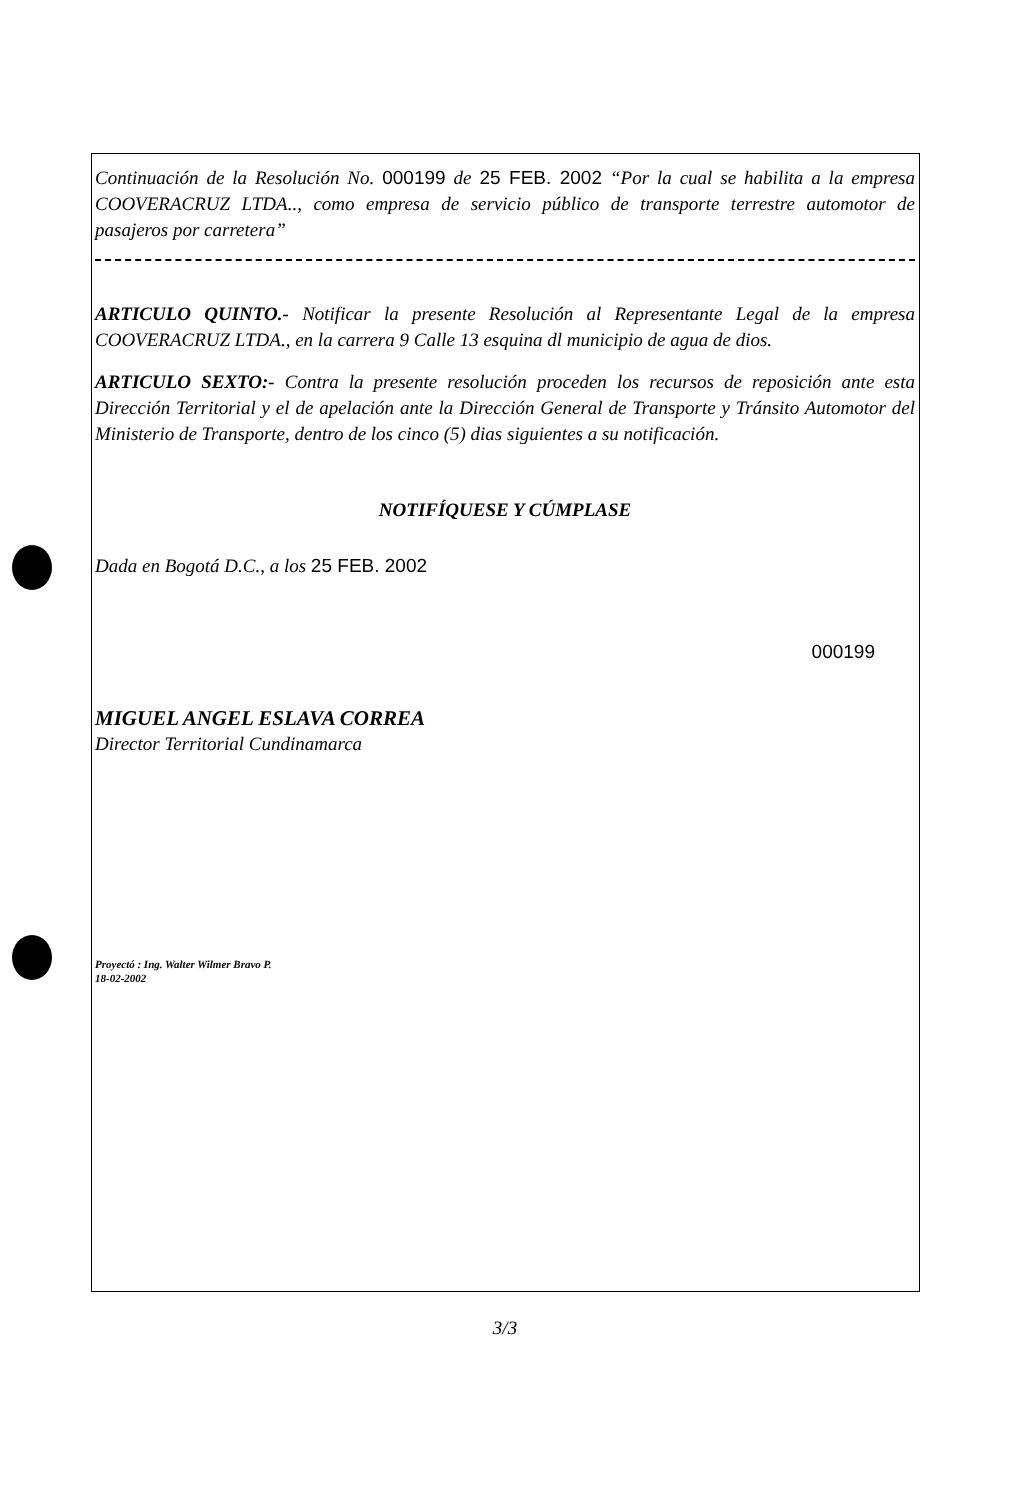Continuación de la Resolución No. 000199 de 25 FEB. 2002 “Por la cual se habilita a la empresa COOVERACRUZ LTDA.., como empresa de servicio público de transporte terrestre automotor de pasajeros por carretera”
ARTICULO QUINTO.- Notificar la presente Resolución al Representante Legal de la empresa COOVERACRUZ LTDA., en la carrera 9 Calle 13 esquina dl municipio de agua de dios.
ARTICULO SEXTO:- Contra la presente resolución proceden los recursos de reposición ante esta Dirección Territorial y el de apelación ante la Dirección General de Transporte y Tránsito Automotor del Ministerio de Transporte, dentro de los cinco (5) dias siguientes a su notificación.
NOTIFÍQUESE Y CÚMPLASE
Dada en Bogotá D.C., a los 25 FEB. 2002
000199
MIGUEL ANGEL ESLAVA CORREA
Director Territorial Cundinamarca
Proyectó : Ing. Walter Wilmer Bravo P.
18-02-2002
3/3